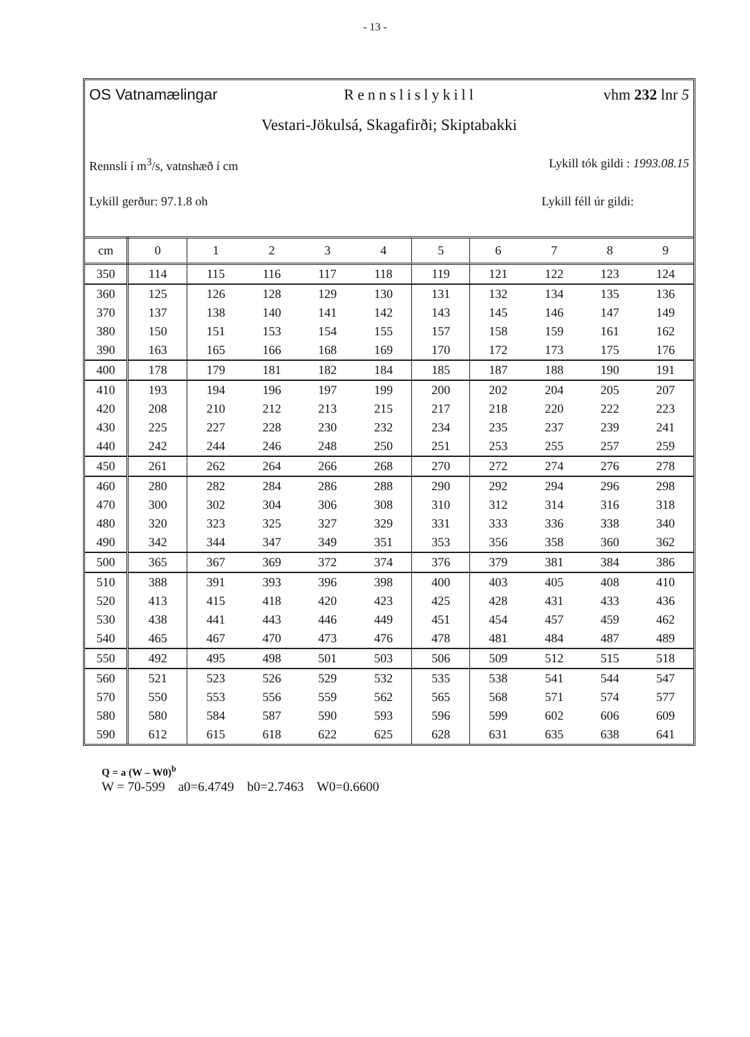- 13 -
OS Vatnamælingar Rennslislykill vhm 232 lnr 5
Vestari-Jökulsá, Skagafirði; Skiptabakki
Rennsli í m<sup>3</sup>/s, vatnshæð í cm Lykill tók gildi : 1993.08.15
Lykill gerður: 97.1.8 oh Lykill féll úr gildi:
| cm | 0 | 1 | 2 | 3 | 4 | 5 | 6 | 7 | 8 | 9 |
| --- | --- | --- | --- | --- | --- | --- | --- | --- | --- | --- |
| 350 | 114 | 115 | 116 | 117 | 118 | 119 | 121 | 122 | 123 | 124 |
| 360 | 125 | 126 | 128 | 129 | 130 | 131 | 132 | 134 | 135 | 136 |
| 370 | 137 | 138 | 140 | 141 | 142 | 143 | 145 | 146 | 147 | 149 |
| 380 | 150 | 151 | 153 | 154 | 155 | 157 | 158 | 159 | 161 | 162 |
| 390 | 163 | 165 | 166 | 168 | 169 | 170 | 172 | 173 | 175 | 176 |
| 400 | 178 | 179 | 181 | 182 | 184 | 185 | 187 | 188 | 190 | 191 |
| 410 | 193 | 194 | 196 | 197 | 199 | 200 | 202 | 204 | 205 | 207 |
| 420 | 208 | 210 | 212 | 213 | 215 | 217 | 218 | 220 | 222 | 223 |
| 430 | 225 | 227 | 228 | 230 | 232 | 234 | 235 | 237 | 239 | 241 |
| 440 | 242 | 244 | 246 | 248 | 250 | 251 | 253 | 255 | 257 | 259 |
| 450 | 261 | 262 | 264 | 266 | 268 | 270 | 272 | 274 | 276 | 278 |
| 460 | 280 | 282 | 284 | 286 | 288 | 290 | 292 | 294 | 296 | 298 |
| 470 | 300 | 302 | 304 | 306 | 308 | 310 | 312 | 314 | 316 | 318 |
| 480 | 320 | 323 | 325 | 327 | 329 | 331 | 333 | 336 | 338 | 340 |
| 490 | 342 | 344 | 347 | 349 | 351 | 353 | 356 | 358 | 360 | 362 |
| 500 | 365 | 367 | 369 | 372 | 374 | 376 | 379 | 381 | 384 | 386 |
| 510 | 388 | 391 | 393 | 396 | 398 | 400 | 403 | 405 | 408 | 410 |
| 520 | 413 | 415 | 418 | 420 | 423 | 425 | 428 | 431 | 433 | 436 |
| 530 | 438 | 441 | 443 | 446 | 449 | 451 | 454 | 457 | 459 | 462 |
| 540 | 465 | 467 | 470 | 473 | 476 | 478 | 481 | 484 | 487 | 489 |
| 550 | 492 | 495 | 498 | 501 | 503 | 506 | 509 | 512 | 515 | 518 |
| 560 | 521 | 523 | 526 | 529 | 532 | 535 | 538 | 541 | 544 | 547 |
| 570 | 550 | 553 | 556 | 559 | 562 | 565 | 568 | 571 | 574 | 577 |
| 580 | 580 | 584 | 587 | 590 | 593 | 596 | 599 | 602 | 606 | 609 |
| 590 | 612 | 615 | 618 | 622 | 625 | 628 | 631 | 635 | 638 | 641 |
Q = a (W – W0)<sup>b</sup>
W = 70-599 a0=6.4749 b0=2.7463 W0=0.6600